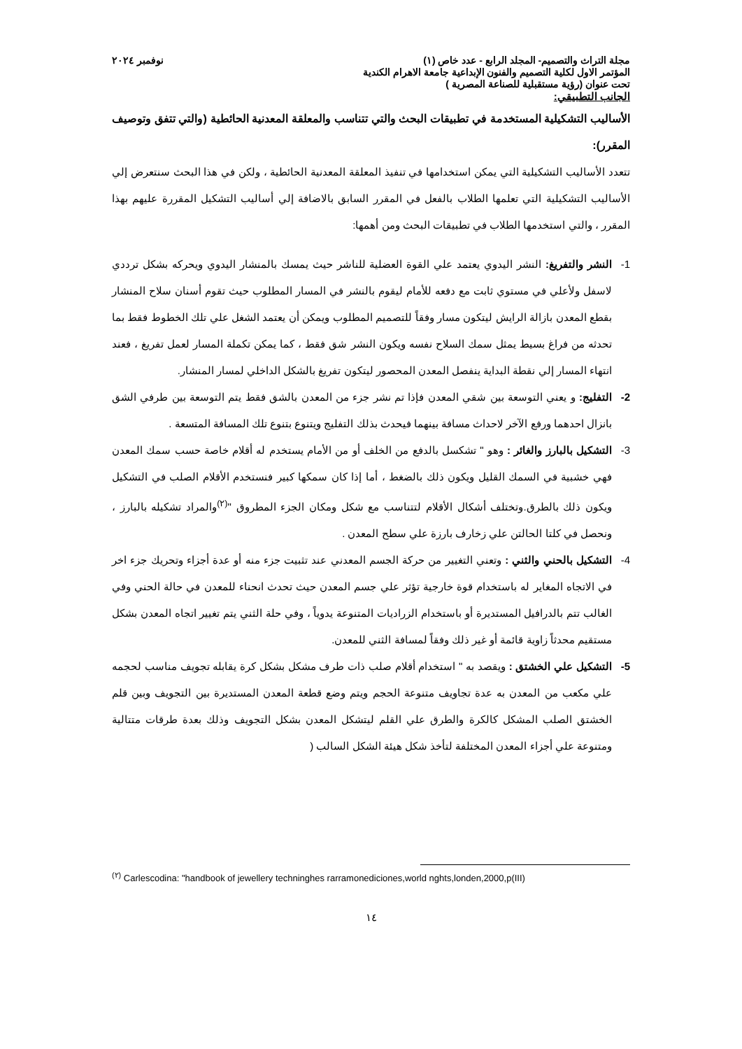مجلة التراث والتصميم- المجلد الرابع - عدد خاص (١) نوفمبر ٢٠٢٤
المؤتمر الاول لكلية التصميم والفنون الإبداعية جامعة الاهرام الكندية
تحت عنوان (رؤية مستقبلية للصناعة المصرية )
الجانب التطبيقي:
الأساليب التشكيلية المستخدمة في تطبيقات البحث والتي تتناسب والمعلقة المعدنية الحائطية (والتي تتفق وتوصيف المقرر):
تتعدد الأساليب التشكيلية التي يمكن استخدامها في تنفيذ المعلقة المعدنية الحائطية ، ولكن في هذا البحث سنتعرض إلي الأساليب التشكيلية التي تعلمها الطلاب بالفعل في المقرر السابق بالاضافة إلي أساليب التشكيل المقررة عليهم بهذا المقرر ، والتي استخدمها الطلاب في تطبيقات البحث ومن أهمها:
1- النشر والتفريغ: النشر اليدوي يعتمد علي القوة العضلية للناشر حيث يمسك بالمنشار اليدوي ويحركه بشكل ترددي لاسفل ولأعلي في مستوي ثابت مع دفعه للأمام ليقوم بالنشر في المسار المطلوب حيث تقوم أسنان سلاح المنشار بقطع المعدن بازالة الرايش ليتكون مسار وفقاً للتصميم المطلوب ويمكن أن يعتمد الشغل علي تلك الخطوط فقط بما تحدثه من فراغ بسيط يمثل سمك السلاح نفسه ويكون النشر شق فقط ، كما يمكن تكملة المسار لعمل تفريغ ، فعند انتهاء المسار إلي نقطة البداية ينفصل المعدن المحصور ليتكون تفريغ بالشكل الداخلي لمسار المنشار.
2- التفليج: و يعني التوسعة بين شقي المعدن فإذا تم نشر جزء من المعدن بالشق فقط يتم التوسعة بين طرفي الشق بانزال احدهما ورفع الآخر لاحداث مسافة بينهما فيحدث بذلك التفليج ويتنوع بتنوع تلك المسافة المتسعة .
3- التشكيل بالبارز والغائر : وهو " تشكسل بالدفع من الخلف أو من الأمام يستخدم له أقلام خاصة حسب سمك المعدن فهي خشبية في السمك القليل ويكون ذلك بالضغط ، أما إذا كان سمكها كبير فنستخدم الأقلام الصلب في التشكيل ويكون ذلك بالطرق.وتختلف أشكال الأقلام لتتناسب مع شكل ومكان الجزء المطروق "<sup>(٢)</sup>والمراد تشكيله بالبارز ، ونحصل في كلتا الحالتن علي زخارف بارزة علي سطح المعدن .
4- التشكيل بالحني والثني : وتعني التغيير من حركة الجسم المعدني عند تثبيت جزء منه أو عدة أجزاء وتحريك جزء اخر في الاتجاه المغاير له باستخدام قوة خارجية تؤثر علي جسم المعدن حيث تحدث انحناء للمعدن في حالة الحني وفي الغالب تتم بالدرافيل المستديرة أو باستخدام الزراديات المتنوعة يدوياً ، وفي حلة الثني يتم تغيير اتجاه المعدن بشكل مستقيم محدثاً زاوية قائمة أو غير ذلك وفقاً لمسافة الثني للمعدن.
5- التشكيل علي الخشتق : ويقصد به " استخدام أقلام صلب ذات طرف مشكل بشكل كرة يقابله تجويف مناسب لحجمه علي مكعب من المعدن به عدة تجاويف متنوعة الحجم ويتم وضع قطعة المعدن المستديرة بين التجويف وبين قلم الخشتق الصلب المشكل كالكرة والطرق علي القلم ليتشكل المعدن بشكل التجويف وذلك بعدة طرقات متتالية ومتنوعة علي أجزاء المعدن المختلفة لتأخذ شكل هيئة الشكل السالب (
<sup>(٢)</sup> Carlescodina: "handbook of jewellery techninghes rarramonediciones,world nghts,londen,2000,p(III)
١٤